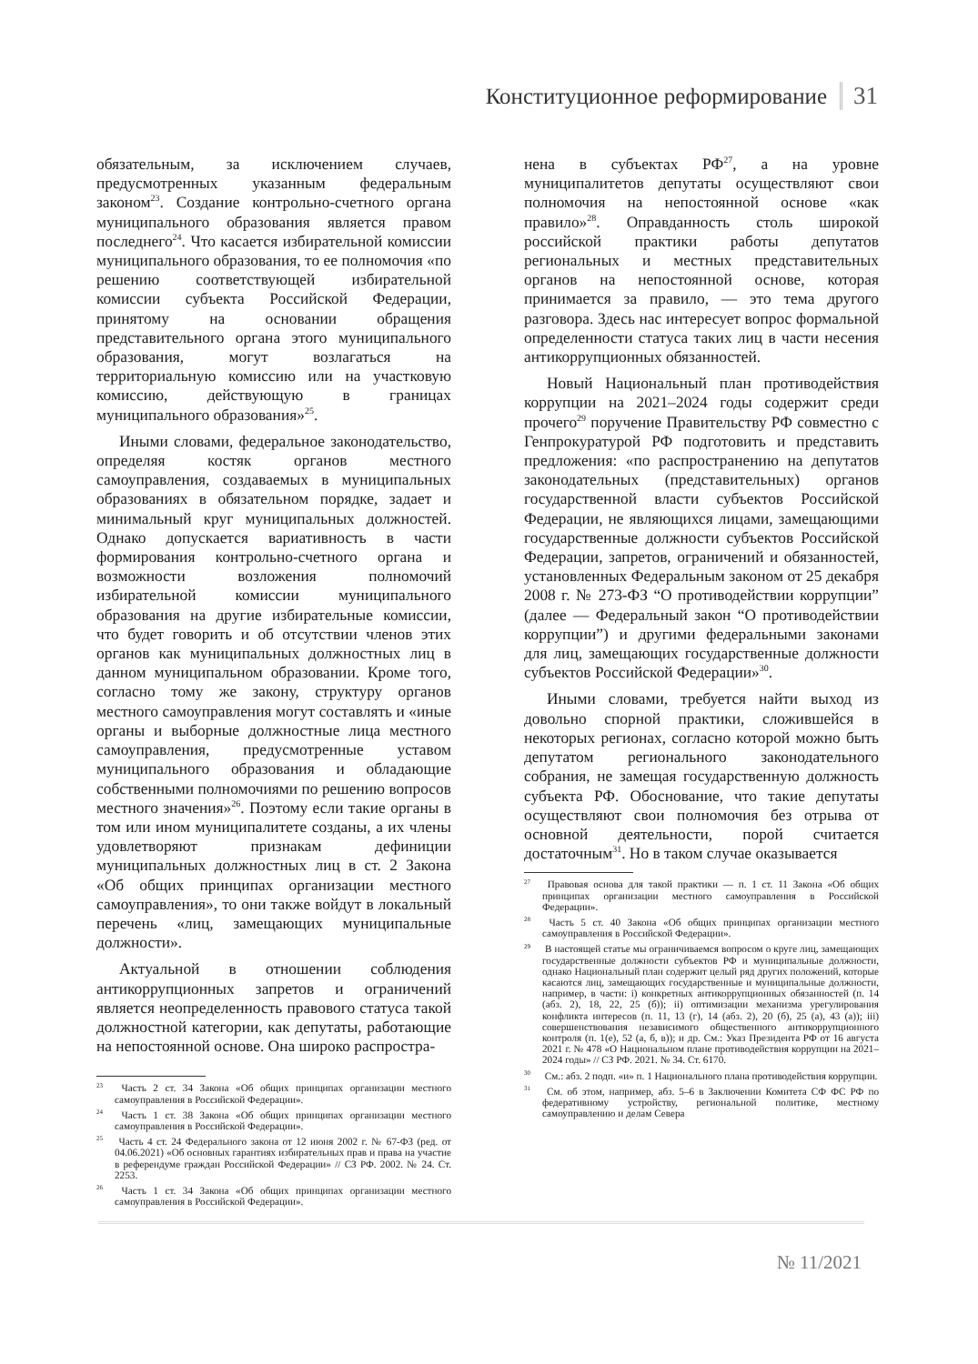Конституционное реформирование 31
обязательным, за исключением случаев, предусмотренных указанным федеральным законом<sup>23</sup>. Создание контрольно-счетного органа муниципального образования является правом последнего<sup>24</sup>. Что касается избирательной комиссии муниципального образования, то ее полномочия «по решению соответствующей избирательной комиссии субъекта Российской Федерации, принятому на основании обращения представительного органа этого муниципального образования, могут возлагаться на территориальную комиссию или на участковую комиссию, действующую в границах муниципального образования»<sup>25</sup>.
Иными словами, федеральное законодательство, определяя костяк органов местного самоуправления, создаваемых в муниципальных образованиях в обязательном порядке, задает и минимальный круг муниципальных должностей. Однако допускается вариативность в части формирования контрольно-счетного органа и возможности возложения полномочий избирательной комиссии муниципального образования на другие избирательные комиссии, что будет говорить и об отсутствии членов этих органов как муниципальных должностных лиц в данном муниципальном образовании. Кроме того, согласно тому же закону, структуру органов местного самоуправления могут составлять и «иные органы и выборные должностные лица местного самоуправления, предусмотренные уставом муниципального образования и обладающие собственными полномочиями по решению вопросов местного значения»<sup>26</sup>. Поэтому если такие органы в том или ином муниципалитете созданы, а их члены удовлетворяют признакам дефиниции муниципальных должностных лиц в ст. 2 Закона «Об общих принципах организации местного самоуправления», то они также войдут в локальный перечень «лиц, замещающих муниципальные должности».
Актуальной в отношении соблюдения антикоррупционных запретов и ограничений является неопределенность правового статуса такой должностной категории, как депутаты, работающие на непостоянной основе. Она широко распростра-
<sup>23</sup> Часть 2 ст. 34 Закона «Об общих принципах организации местного самоуправления в Российской Федерации».
<sup>24</sup> Часть 1 ст. 38 Закона «Об общих принципах организации местного самоуправления в Российской Федерации».
<sup>25</sup> Часть 4 ст. 24 Федерального закона от 12 июня 2002 г. № 67-ФЗ (ред. от 04.06.2021) «Об основных гарантиях избирательных прав и права на участие в референдуме граждан Российской Федерации» // СЗ РФ. 2002. № 24. Ст. 2253.
<sup>26</sup> Часть 1 ст. 34 Закона «Об общих принципах организации местного самоуправления в Российской Федерации».
нена в субъектах РФ<sup>27</sup>, а на уровне муниципалитетов депутаты осуществляют свои полномочия на непостоянной основе «как правило»<sup>28</sup>. Оправданность столь широкой российской практики работы депутатов региональных и местных представительных органов на непостоянной основе, которая принимается за правило, — это тема другого разговора. Здесь нас интересует вопрос формальной определенности статуса таких лиц в части несения антикоррупционных обязанностей.
Новый Национальный план противодействия коррупции на 2021–2024 годы содержит среди прочего<sup>29</sup> поручение Правительству РФ совместно с Генпрокуратурой РФ подготовить и представить предложения: «по распространению на депутатов законодательных (представительных) органов государственной власти субъектов Российской Федерации, не являющихся лицами, замещающими государственные должности субъектов Российской Федерации, запретов, ограничений и обязанностей, установленных Федеральным законом от 25 декабря 2008 г. № 273-ФЗ “О противодействии коррупции” (далее — Федеральный закон “О противодействии коррупции”) и другими федеральными законами для лиц, замещающих государственные должности субъектов Российской Федерации»<sup>30</sup>.
Иными словами, требуется найти выход из довольно спорной практики, сложившейся в некоторых регионах, согласно которой можно быть депутатом регионального законодательного собрания, не замещая государственную должность субъекта РФ. Обоснование, что такие депутаты осуществляют свои полномочия без отрыва от основной деятельности, порой считается достаточным<sup>31</sup>. Но в таком случае оказывается
<sup>27</sup> Правовая основа для такой практики — п. 1 ст. 11 Закона «Об общих принципах организации местного самоуправления в Российской Федерации».
<sup>28</sup> Часть 5 ст. 40 Закона «Об общих принципах организации местного самоуправления в Российской Федерации».
<sup>29</sup> В настоящей статье мы ограничиваемся вопросом о круге лиц, замещающих государственные должности субъектов РФ и муниципальные должности, однако Национальный план содержит целый ряд других положений, которые касаются лиц, замещающих государственные и муниципальные должности, например, в части: i) конкретных антикоррупционных обязанностей (п. 14 (абз. 2), 18, 22, 25 (б)); ii) оптимизации механизма урегулирования конфликта интересов (п. 11, 13 (г), 14 (абз. 2), 20 (б), 25 (а), 43 (а)); iii) совершенствования независимого общественного антикоррупционного контроля (п. 1(е), 52 (а, б, в)); и др. См.: Указ Президента РФ от 16 августа 2021 г. № 478 «О Национальном плане противодействия коррупции на 2021–2024 годы» // СЗ РФ. 2021. № 34. Ст. 6170.
<sup>30</sup> См.: абз. 2 подп. «и» п. 1 Национального плана противодействия коррупции.
<sup>31</sup> См. об этом, например, абз. 5–6 в Заключении Комитета СФ ФС РФ по федеративному устройству, региональной политике, местному самоуправлению и делам Севера
№ 11/2021